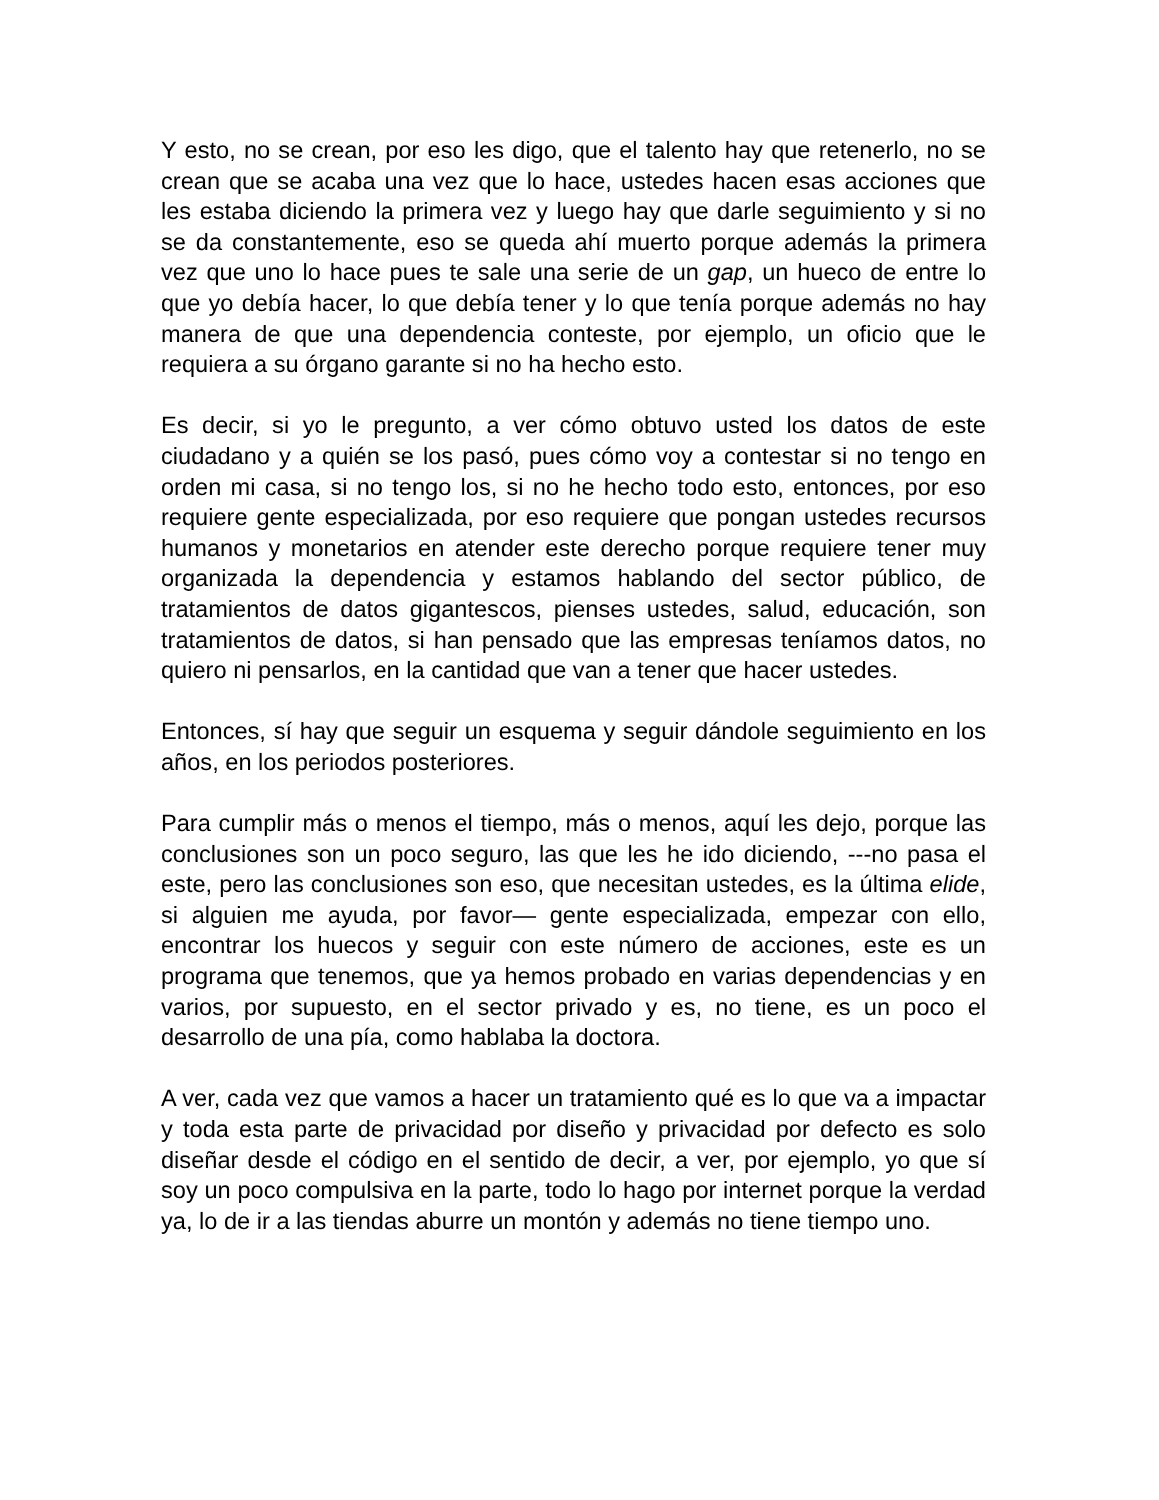Y esto, no se crean, por eso les digo, que el talento hay que retenerlo, no se crean que se acaba una vez que lo hace, ustedes hacen esas acciones que les estaba diciendo la primera vez y luego hay que darle seguimiento y si no se da constantemente, eso se queda ahí muerto porque además la primera vez que uno lo hace pues te sale una serie de un gap, un hueco de entre lo que yo debía hacer, lo que debía tener y lo que tenía porque además no hay manera de que una dependencia conteste, por ejemplo, un oficio que le requiera a su órgano garante si no ha hecho esto.
Es decir, si yo le pregunto, a ver cómo obtuvo usted los datos de este ciudadano y a quién se los pasó, pues cómo voy a contestar si no tengo en orden mi casa, si no tengo los, si no he hecho todo esto, entonces, por eso requiere gente especializada, por eso requiere que pongan ustedes recursos humanos y monetarios en atender este derecho porque requiere tener muy organizada la dependencia y estamos hablando del sector público, de tratamientos de datos gigantescos, pienses ustedes, salud, educación, son tratamientos de datos, si han pensado que las empresas teníamos datos, no quiero ni pensarlos, en la cantidad que van a tener que hacer ustedes.
Entonces, sí hay que seguir un esquema y seguir dándole seguimiento en los años, en los periodos posteriores.
Para cumplir más o menos el tiempo, más o menos, aquí les dejo, porque las conclusiones son un poco seguro, las que les he ido diciendo, ---no pasa el este, pero las conclusiones son eso, que necesitan ustedes, es la última elide, si alguien me ayuda, por favor— gente especializada, empezar con ello, encontrar los huecos y seguir con este número de acciones, este es un programa que tenemos, que ya hemos probado en varias dependencias y en varios, por supuesto, en el sector privado y es, no tiene, es un poco el desarrollo de una pía, como hablaba la doctora.
A ver, cada vez que vamos a hacer un tratamiento qué es lo que va a impactar y toda esta parte de privacidad por diseño y privacidad por defecto es solo diseñar desde el código en el sentido de decir, a ver, por ejemplo, yo que sí soy un poco compulsiva en la parte, todo lo hago por internet porque la verdad ya, lo de ir a las tiendas aburre un montón y además no tiene tiempo uno.